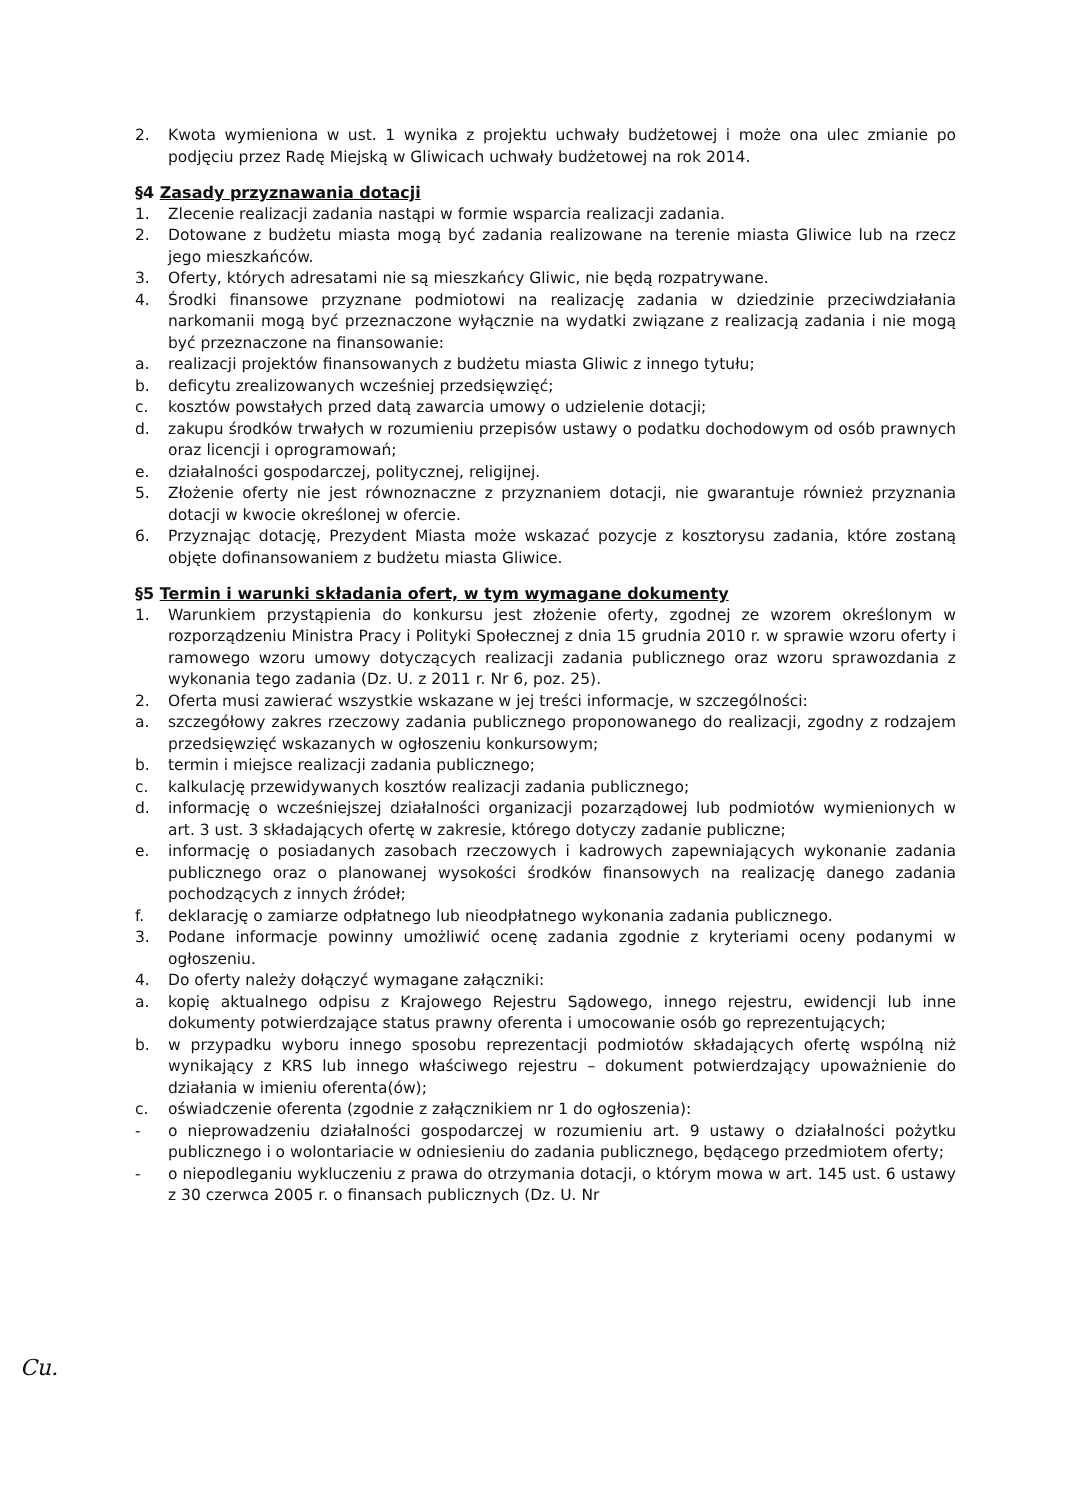2. Kwota wymieniona w ust. 1 wynika z projektu uchwały budżetowej i może ona ulec zmianie po podjęciu przez Radę Miejską w Gliwicach uchwały budżetowej na rok 2014.
§4 Zasady przyznawania dotacji
1. Zlecenie realizacji zadania nastąpi w formie wsparcia realizacji zadania.
2. Dotowane z budżetu miasta mogą być zadania realizowane na terenie miasta Gliwice lub na rzecz jego mieszkańców.
3. Oferty, których adresatami nie są mieszkańcy Gliwic, nie będą rozpatrywane.
4. Środki finansowe przyznane podmiotowi na realizację zadania w dziedzinie przeciwdziałania narkomanii mogą być przeznaczone wyłącznie na wydatki związane z realizacją zadania i nie mogą być przeznaczone na finansowanie:
a. realizacji projektów finansowanych z budżetu miasta Gliwic z innego tytułu;
b. deficytu zrealizowanych wcześniej przedsięwzięć;
c. kosztów powstałych przed datą zawarcia umowy o udzielenie dotacji;
d. zakupu środków trwałych w rozumieniu przepisów ustawy o podatku dochodowym od osób prawnych oraz licencji i oprogramowań;
e. działalności gospodarczej, politycznej, religijnej.
5. Złożenie oferty nie jest równoznaczne z przyznaniem dotacji, nie gwarantuje również przyznania dotacji w kwocie określonej w ofercie.
6. Przyznając dotację, Prezydent Miasta może wskazać pozycje z kosztorysu zadania, które zostaną objęte dofinansowaniem z budżetu miasta Gliwice.
§5 Termin i warunki składania ofert, w tym wymagane dokumenty
1. Warunkiem przystąpienia do konkursu jest złożenie oferty, zgodnej ze wzorem określonym w rozporządzeniu Ministra Pracy i Polityki Społecznej z dnia 15 grudnia 2010 r. w sprawie wzoru oferty i ramowego wzoru umowy dotyczących realizacji zadania publicznego oraz wzoru sprawozdania z wykonania tego zadania (Dz. U. z 2011 r. Nr 6, poz. 25).
2. Oferta musi zawierać wszystkie wskazane w jej treści informacje, w szczególności:
a. szczegółowy zakres rzeczowy zadania publicznego proponowanego do realizacji, zgodny z rodzajem przedsięwzięć wskazanych w ogłoszeniu konkursowym;
b. termin i miejsce realizacji zadania publicznego;
c. kalkulację przewidywanych kosztów realizacji zadania publicznego;
d. informację o wcześniejszej działalności organizacji pozarządowej lub podmiotów wymienionych w art. 3 ust. 3 składających ofertę w zakresie, którego dotyczy zadanie publiczne;
e. informację o posiadanych zasobach rzeczowych i kadrowych zapewniających wykonanie zadania publicznego oraz o planowanej wysokości środków finansowych na realizację danego zadania pochodzących z innych źródeł;
f. deklarację o zamiarze odpłatnego lub nieodpłatnego wykonania zadania publicznego.
3. Podane informacje powinny umożliwić ocenę zadania zgodnie z kryteriami oceny podanymi w ogłoszeniu.
4. Do oferty należy dołączyć wymagane załączniki:
a. kopię aktualnego odpisu z Krajowego Rejestru Sądowego, innego rejestru, ewidencji lub inne dokumenty potwierdzające status prawny oferenta i umocowanie osób go reprezentujących;
b. w przypadku wyboru innego sposobu reprezentacji podmiotów składających ofertę wspólną niż wynikający z KRS lub innego właściwego rejestru – dokument potwierdzający upoważnienie do działania w imieniu oferenta(ów);
c. oświadczenie oferenta (zgodnie z załącznikiem nr 1 do ogłoszenia):
- o nieprowadzeniu działalności gospodarczej w rozumieniu art. 9 ustawy o działalności pożytku publicznego i o wolontariacie w odniesieniu do zadania publicznego, będącego przedmiotem oferty;
- o niepodleganiu wykluczeniu z prawa do otrzymania dotacji, o którym mowa w art. 145 ust. 6 ustawy z 30 czerwca 2005 r. o finansach publicznych (Dz. U. Nr
Cu.